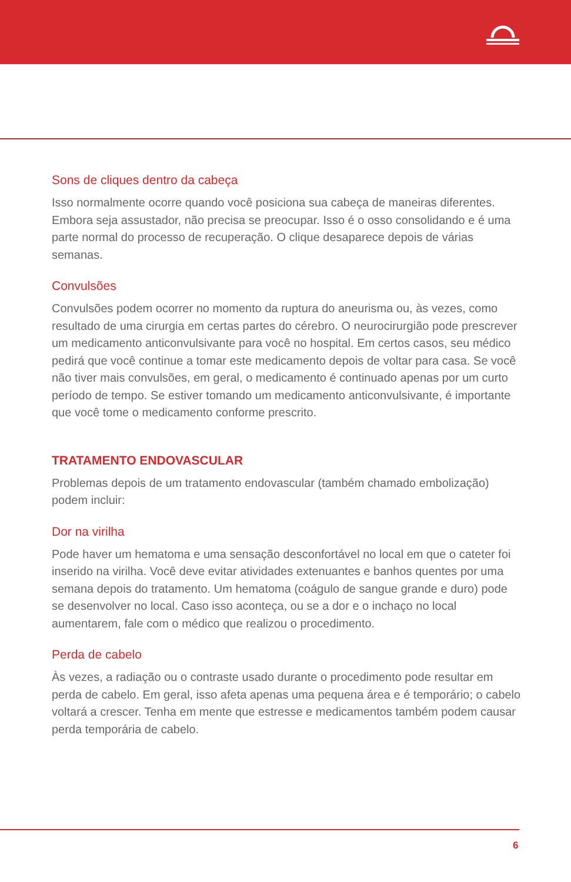Sons de cliques dentro da cabeça
Isso normalmente ocorre quando você posiciona sua cabeça de maneiras diferentes. Embora seja assustador, não precisa se preocupar. Isso é o osso consolidando e é uma parte normal do processo de recuperação. O clique desaparece depois de várias semanas.
Convulsões
Convulsões podem ocorrer no momento da ruptura do aneurisma ou, às vezes, como resultado de uma cirurgia em certas partes do cérebro. O neurocirurgião pode prescrever um medicamento anticonvulsivante para você no hospital. Em certos casos, seu médico pedirá que você continue a tomar este medicamento depois de voltar para casa. Se você não tiver mais convulsões, em geral, o medicamento é continuado apenas por um curto período de tempo. Se estiver tomando um medicamento anticonvulsivante, é importante que você tome o medicamento conforme prescrito.
TRATAMENTO ENDOVASCULAR
Problemas depois de um tratamento endovascular (também chamado embolização) podem incluir:
Dor na virilha
Pode haver um hematoma e uma sensação desconfortável no local em que o cateter foi inserido na virilha. Você deve evitar atividades extenuantes e banhos quentes por uma semana depois do tratamento. Um hematoma (coágulo de sangue grande e duro) pode se desenvolver no local. Caso isso aconteça, ou se a dor e o inchaço no local aumentarem, fale com o médico que realizou o procedimento.
Perda de cabelo
Às vezes, a radiação ou o contraste usado durante o procedimento pode resultar em perda de cabelo. Em geral, isso afeta apenas uma pequena área e é temporário; o cabelo voltará a crescer. Tenha em mente que estresse e medicamentos também podem causar perda temporária de cabelo.
6